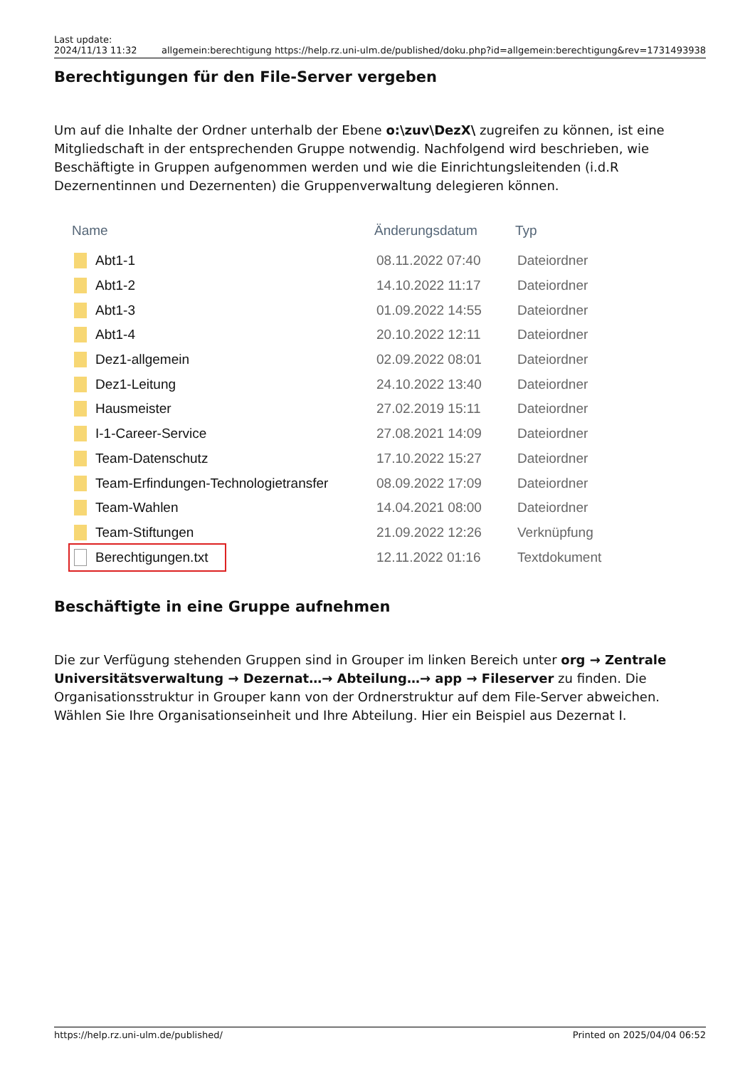Last update:
2024/11/13 11:32
allgemein:berechtigung https://help.rz.uni-ulm.de/published/doku.php?id=allgemein:berechtigung&rev=1731493938
Berechtigungen für den File-Server vergeben
Um auf die Inhalte der Ordner unterhalb der Ebene o:\zuv\DezX\ zugreifen zu können, ist eine Mitgliedschaft in der entsprechenden Gruppe notwendig. Nachfolgend wird beschrieben, wie Beschäftigte in Gruppen aufgenommen werden und wie die Einrichtungsleitenden (i.d.R Dezernentinnen und Dezernenten) die Gruppenverwaltung delegieren können.
Name Änderungsdatum Typ
Abt1-1 08.11.2022 07:40 Dateiordner
Abt1-2 14.10.2022 11:17 Dateiordner
Abt1-3 01.09.2022 14:55 Dateiordner
Abt1-4 20.10.2022 12:11 Dateiordner
Dez1-allgemein 02.09.2022 08:01 Dateiordner
Dez1-Leitung 24.10.2022 13:40 Dateiordner
Hausmeister 27.02.2019 15:11 Dateiordner
I-1-Career-Service 27.08.2021 14:09 Dateiordner
Team-Datenschutz 17.10.2022 15:27 Dateiordner
Team-Erfindungen-Technologietransfer 08.09.2022 17:09 Dateiordner
Team-Wahlen 14.04.2021 08:00 Dateiordner
Team-Stiftungen 21.09.2022 12:26 Verknüpfung
Berechtigungen.txt
12.11.2022 01:16 Textdokument
Beschäftigte in eine Gruppe aufnehmen
Die zur Verfügung stehenden Gruppen sind in Grouper im linken Bereich unter org → Zentrale Universitätsverwaltung → Dezernat…→ Abteilung…→ app → Fileserver zu finden. Die Organisationsstruktur in Grouper kann von der Ordnerstruktur auf dem File-Server abweichen. Wählen Sie Ihre Organisationseinheit und Ihre Abteilung. Hier ein Beispiel aus Dezernat I.
https://help.rz.uni-ulm.de/published/ Printed on 2025/04/04 06:52